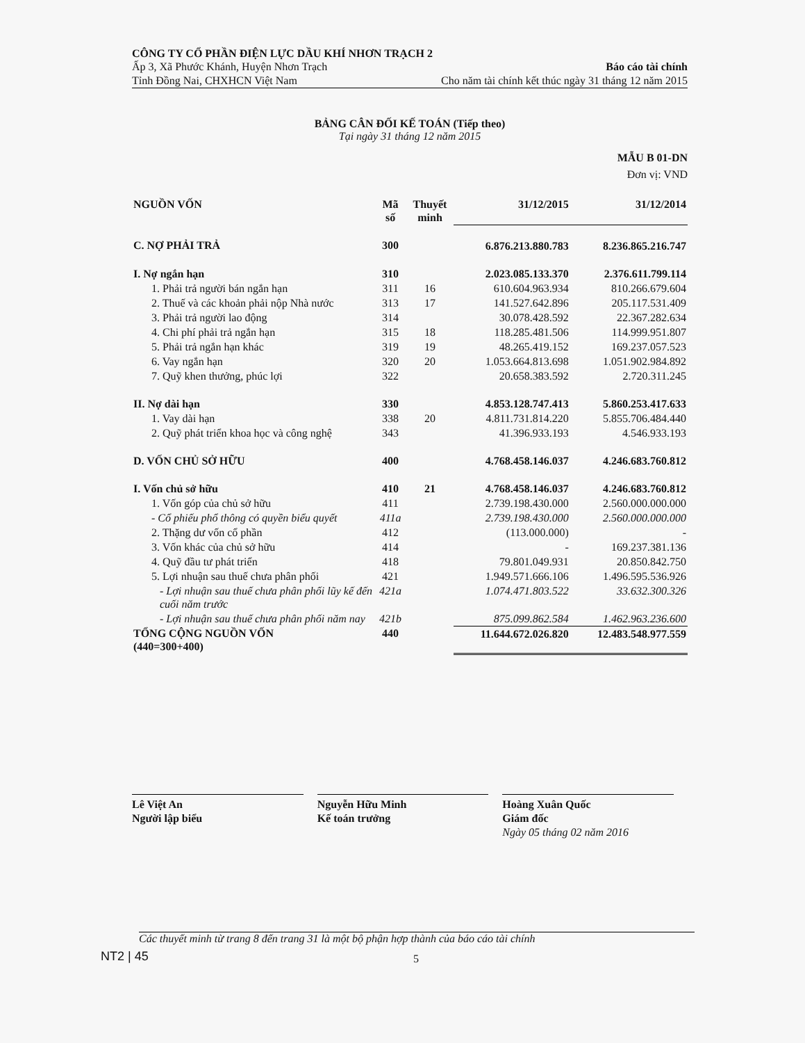CÔNG TY CỔ PHẦN ĐIỆN LỰC DẦU KHÍ NHƠN TRẠCH 2
Ấp 3, Xã Phước Khánh, Huyện Nhơn Trạch Báo cáo tài chính
Tỉnh Đồng Nai, CHXHCN Việt Nam Cho năm tài chính kết thúc ngày 31 tháng 12 năm 2015
BẢNG CÂN ĐỐI KẾ TOÁN (Tiếp theo)
Tại ngày 31 tháng 12 năm 2015
MẪU B 01-DN
Đơn vị: VND
| NGUỒN VỐN | Mã số | Thuyết minh | 31/12/2015 | 31/12/2014 |
| --- | --- | --- | --- | --- |
| C. NỢ PHẢI TRẢ | 300 | | 6.876.213.880.783 | 8.236.865.216.747 |
| I. Nợ ngắn hạn | 310 | | 2.023.085.133.370 | 2.376.611.799.114 |
| 1. Phải trả người bán ngắn hạn | 311 | 16 | 610.604.963.934 | 810.266.679.604 |
| 2. Thuế và các khoản phải nộp Nhà nước | 313 | 17 | 141.527.642.896 | 205.117.531.409 |
| 3. Phải trả người lao động | 314 | | 30.078.428.592 | 22.367.282.634 |
| 4. Chi phí phải trả ngắn hạn | 315 | 18 | 118.285.481.506 | 114.999.951.807 |
| 5. Phải trả ngắn hạn khác | 319 | 19 | 48.265.419.152 | 169.237.057.523 |
| 6. Vay ngắn hạn | 320 | 20 | 1.053.664.813.698 | 1.051.902.984.892 |
| 7. Quỹ khen thưởng, phúc lợi | 322 | | 20.658.383.592 | 2.720.311.245 |
| II. Nợ dài hạn | 330 | | 4.853.128.747.413 | 5.860.253.417.633 |
| 1. Vay dài hạn | 338 | 20 | 4.811.731.814.220 | 5.855.706.484.440 |
| 2. Quỹ phát triển khoa học và công nghệ | 343 | | 41.396.933.193 | 4.546.933.193 |
| D. VỐN CHỦ SỞ HỮU | 400 | | 4.768.458.146.037 | 4.246.683.760.812 |
| I. Vốn chủ sở hữu | 410 | 21 | 4.768.458.146.037 | 4.246.683.760.812 |
| 1. Vốn góp của chủ sở hữu | 411 | | 2.739.198.430.000 | 2.560.000.000.000 |
| - Cổ phiếu phổ thông có quyền biểu quyết | 411a | | 2.739.198.430.000 | 2.560.000.000.000 |
| 2. Thặng dư vốn cổ phần | 412 | | (113.000.000) | - |
| 3. Vốn khác của chủ sở hữu | 414 | | - | 169.237.381.136 |
| 4. Quỹ đầu tư phát triển | 418 | | 79.801.049.931 | 20.850.842.750 |
| 5. Lợi nhuận sau thuế chưa phân phối | 421 | | 1.949.571.666.106 | 1.496.595.536.926 |
| - Lợi nhuận sau thuế chưa phân phối lũy kế đến cuối năm trước | 421a | | 1.074.471.803.522 | 33.632.300.326 |
| - Lợi nhuận sau thuế chưa phân phối năm nay | 421b | | 875.099.862.584 | 1.462.963.236.600 |
| TỔNG CỘNG NGUỒN VỐN (440=300+400) | 440 | | 11.644.672.026.820 | 12.483.548.977.559 |
Lê Việt An
Người lập biểu
Nguyễn Hữu Minh
Kế toán trưởng
Hoàng Xuân Quốc
Giám đốc
Ngày 05 tháng 02 năm 2016
Các thuyết minh từ trang 8 đến trang 31 là một bộ phận hợp thành của báo cáo tài chính
NT2 | 45 5